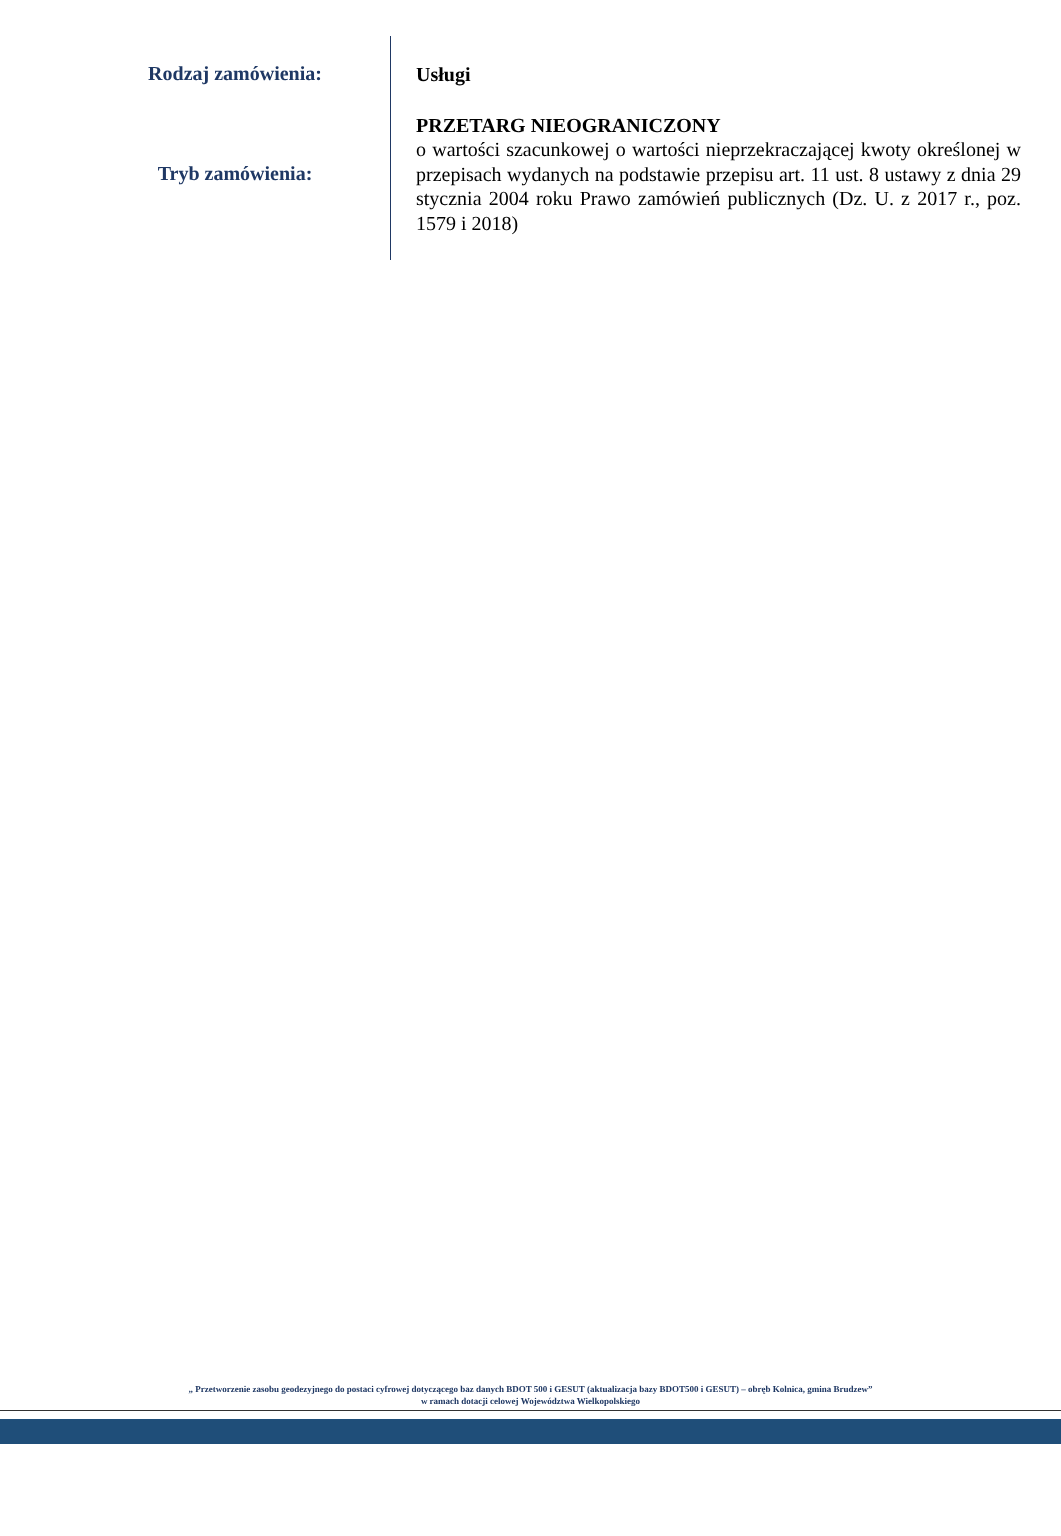Rodzaj zamówienia:
Tryb zamówienia:
Usługi
PRZETARG NIEOGRANICZONY
o wartości szacunkowej o wartości nieprzekraczającej kwoty określonej w przepisach wydanych na podstawie przepisu art. 11 ust. 8 ustawy z dnia 29 stycznia 2004 roku Prawo zamówień publicznych (Dz. U. z 2017 r., poz. 1579 i 2018)
„ Przetworzenie zasobu geodezyjnego do postaci cyfrowej dotyczącego baz danych BDOT 500 i GESUT (aktualizacja bazy BDOT500 i GESUT) – obręb Kolnica, gmina Brudzew”
w ramach dotacji celowej Województwa Wielkopolskiego